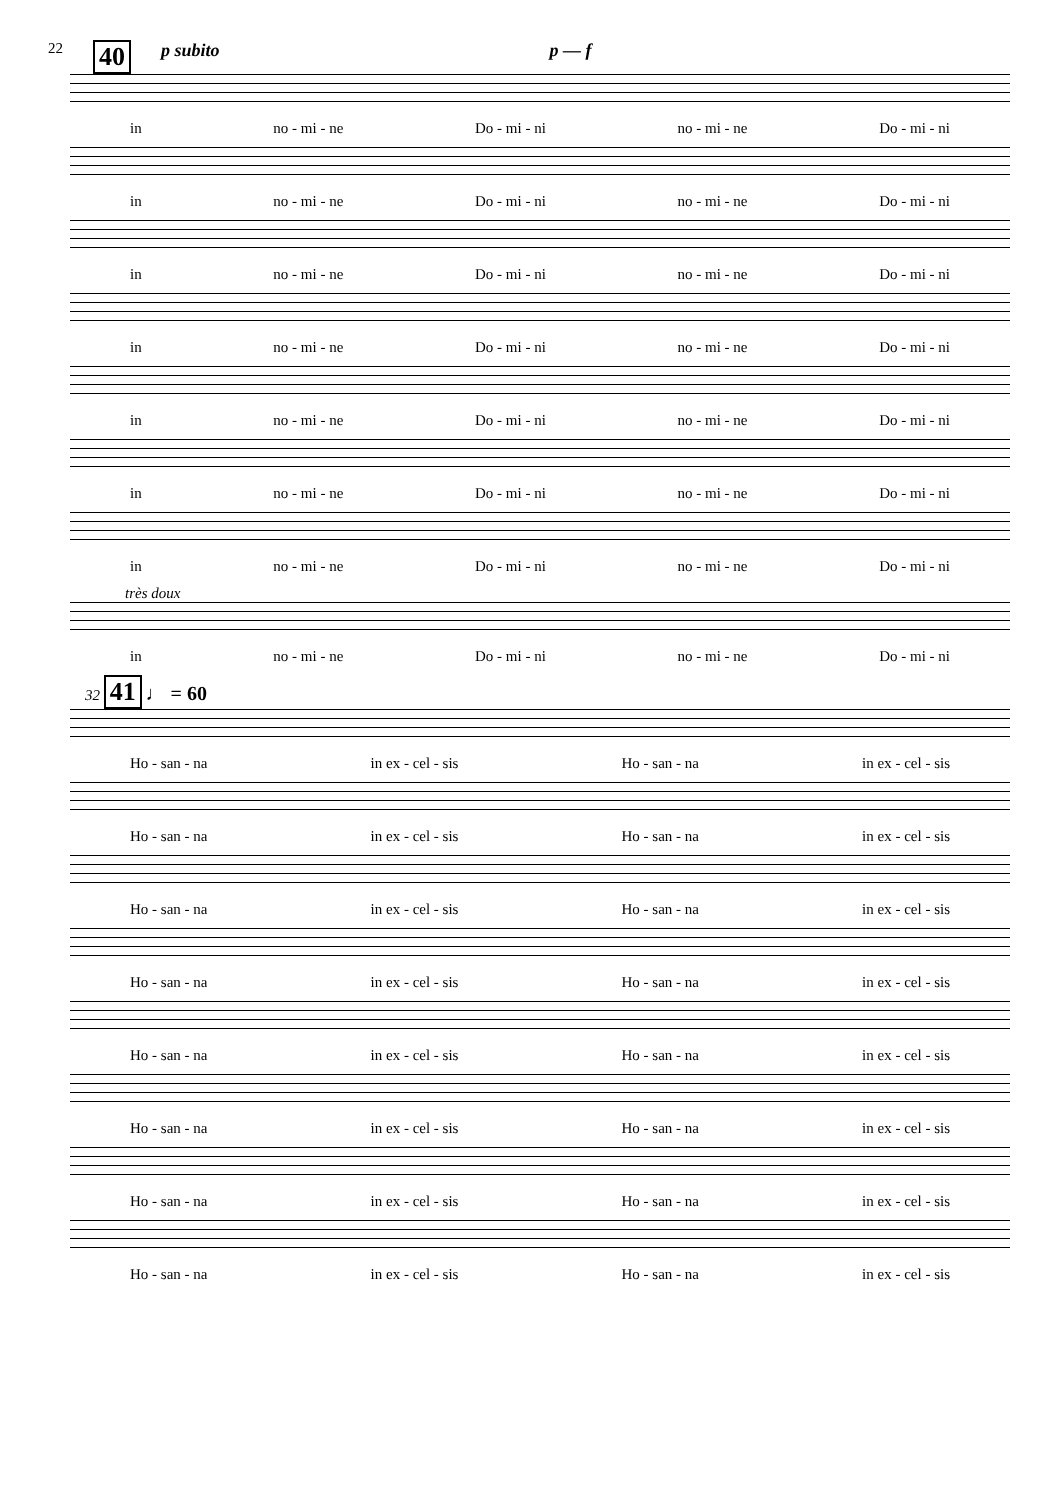22 40 p subito p — f
in no - mi - ne Do - mi - ni no - mi - ne Do - mi - ni
in no - mi - ne Do - mi - ni no - mi - ne Do - mi - ni
in no - mi - ne Do - mi - ni no - mi - ne Do - mi - ni
in no - mi - ne Do - mi - ni no - mi - ne Do - mi - ni
in no - mi - ne Do - mi - ni no - mi - ne Do - mi - ni
in no - mi - ne Do - mi - ni no - mi - ne Do - mi - ni
in no - mi - ne Do - mi - ni no - mi - ne Do - mi - ni
très doux
in no - mi - ne Do - mi - ni no - mi - ne Do - mi - ni
32 41 ♩ = 60
Ho - san - na in ex - cel - sis Ho - san - na in ex - cel - sis
Ho - san - na in ex - cel - sis Ho - san - na in ex - cel - sis
Ho - san - na in ex - cel - sis Ho - san - na in ex - cel - sis
Ho - san - na in ex - cel - sis Ho - san - na in ex - cel - sis
Ho - san - na in ex - cel - sis Ho - san - na in ex - cel - sis
Ho - san - na in ex - cel - sis Ho - san - na in ex - cel - sis
Ho - san - na in ex - cel - sis Ho - san - na in ex - cel - sis
Ho - san - na in ex - cel - sis Ho - san - na in ex - cel - sis